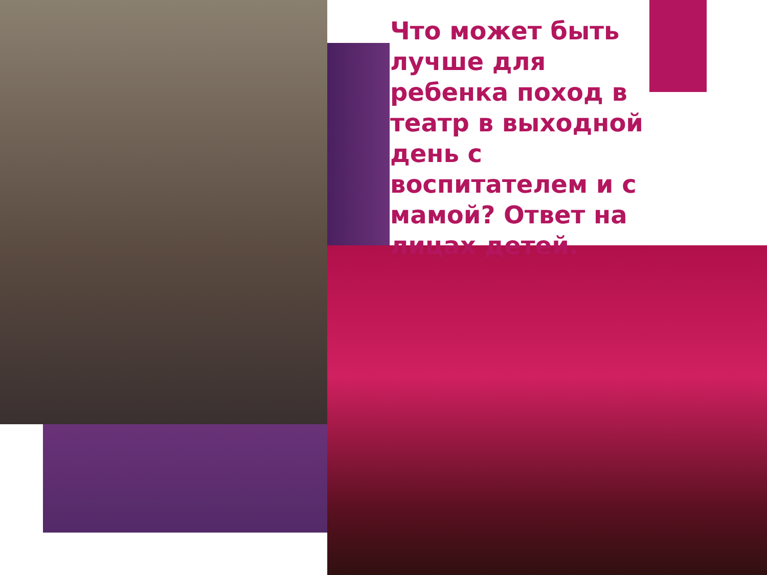Что может быть лучше для ребенка поход в театр в выходной день с воспитателем и с мамой? Ответ на лицах детей.